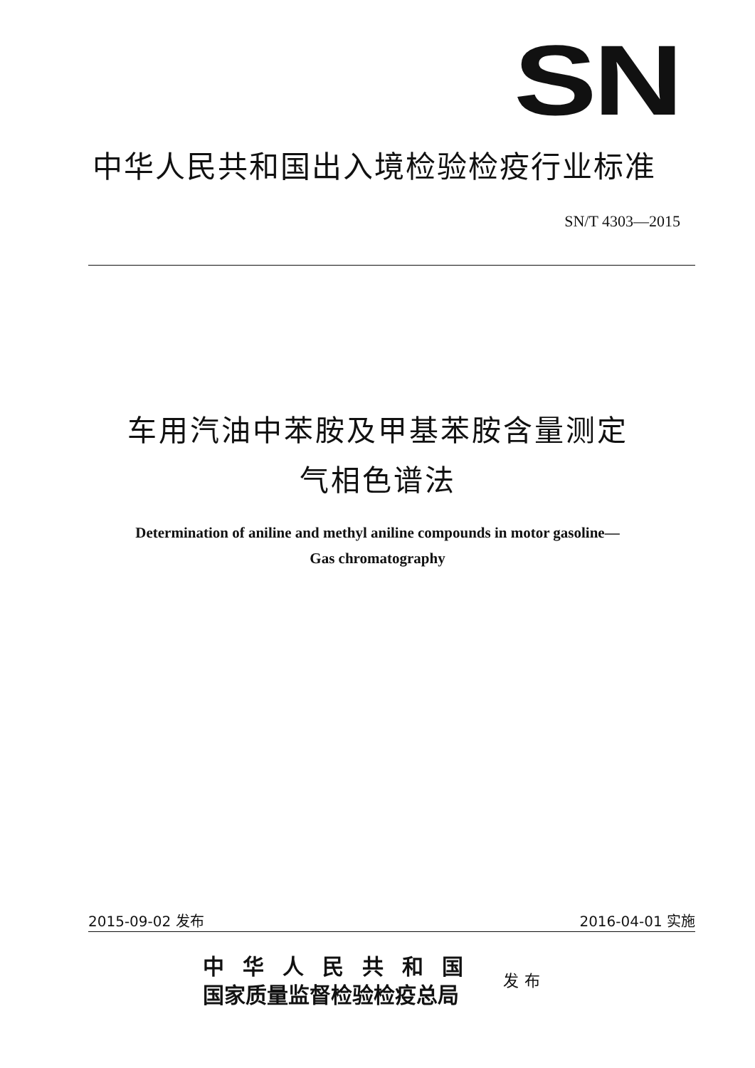SN
中华人民共和国出入境检验检疫行业标准
SN/T 4303—2015
车用汽油中苯胺及甲基苯胺含量测定
气相色谱法
Determination of aniline and methyl aniline compounds in motor gasoline—
Gas chromatography
2015-09-02 发布 2016-04-01 实施
中华人民共和国
国家质量监督检验检疫总局
发布